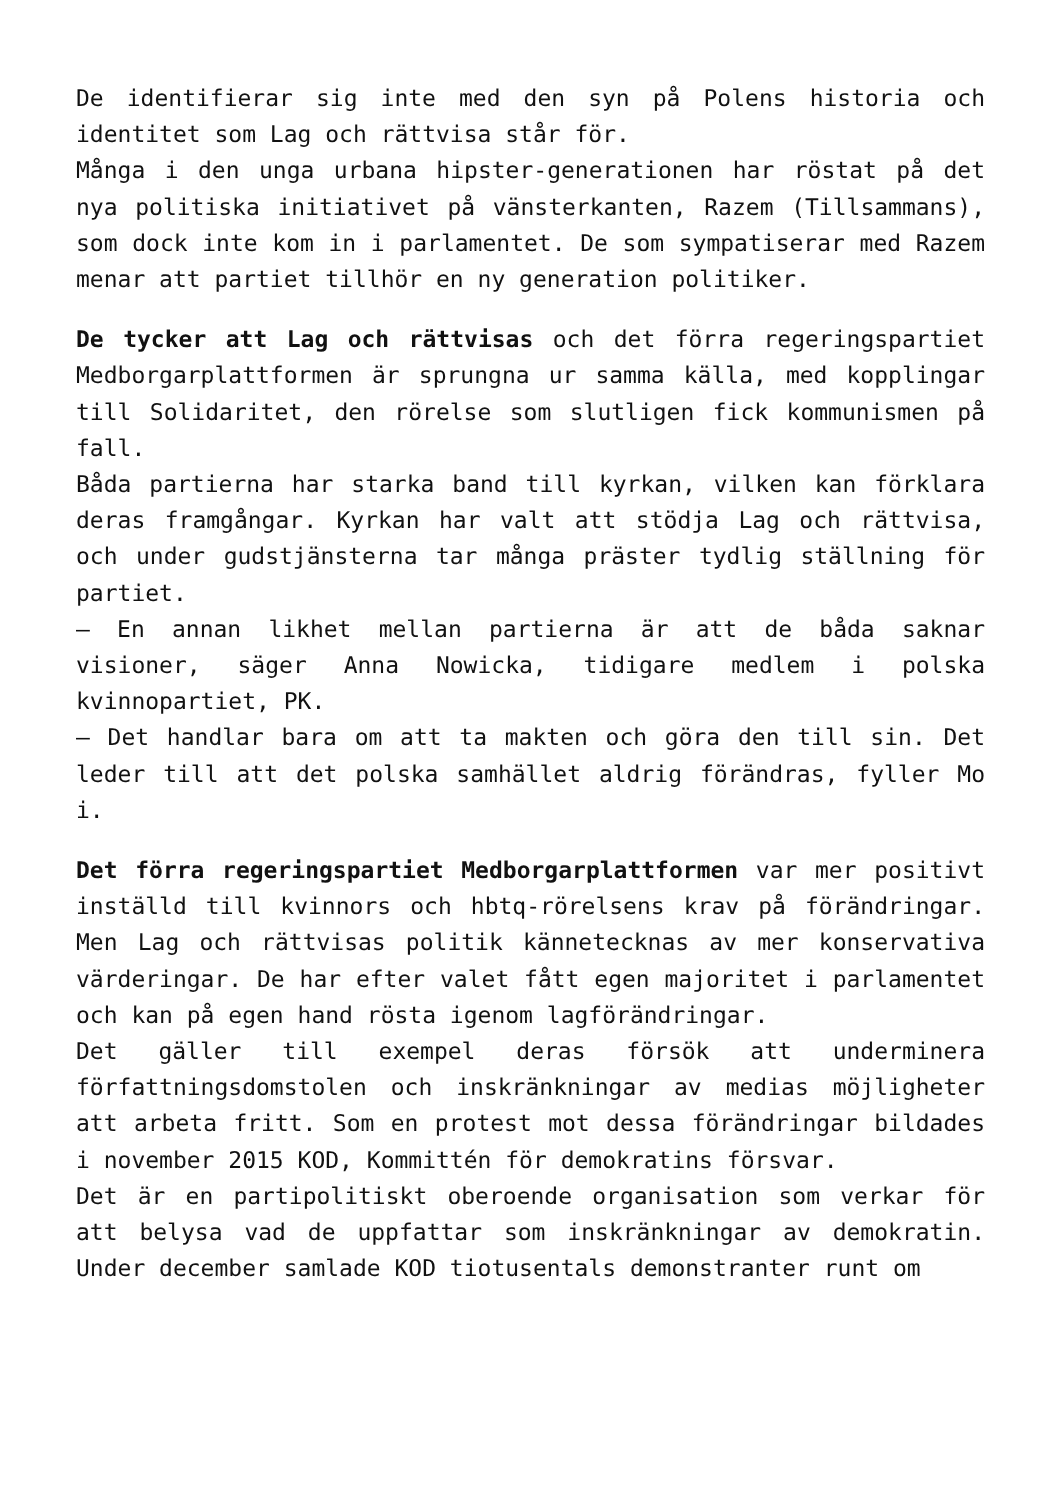De identifierar sig inte med den syn på Polens historia och identitet som Lag och rättvisa står för.
Många i den unga urbana hipster-generationen har röstat på det nya politiska initiativet på vänsterkanten, Razem (Tillsammans), som dock inte kom in i parlamentet. De som sympatiserar med Razem menar att partiet tillhör en ny generation politiker.
De tycker att Lag och rättvisas och det förra regeringspartiet Medborgarplattformen är sprungna ur samma källa, med kopplingar till Solidaritet, den rörelse som slutligen fick kommunismen på fall.
Båda partierna har starka band till kyrkan, vilken kan förklara deras framgångar. Kyrkan har valt att stödja Lag och rättvisa, och under gudstjänsterna tar många präster tydlig ställning för partiet.
– En annan likhet mellan partierna är att de båda saknar visioner, säger Anna Nowicka, tidigare medlem i polska kvinnopartiet, PK.
– Det handlar bara om att ta makten och göra den till sin. Det leder till att det polska samhället aldrig förändras, fyller Mo i.
Det förra regeringspartiet Medborgarplattformen var mer positivt inställd till kvinnors och hbtq-rörelsens krav på förändringar. Men Lag och rättvisas politik kännetecknas av mer konservativa värderingar. De har efter valet fått egen majoritet i parlamentet och kan på egen hand rösta igenom lagförändringar.
Det gäller till exempel deras försök att underminera författningsdomstolen och inskränkningar av medias möjligheter att arbeta fritt. Som en protest mot dessa förändringar bildades i november 2015 KOD, Kommittén för demokratins försvar.
Det är en partipolitiskt oberoende organisation som verkar för att belysa vad de uppfattar som inskränkningar av demokratin. Under december samlade KOD tiotusentals demonstranter runt om